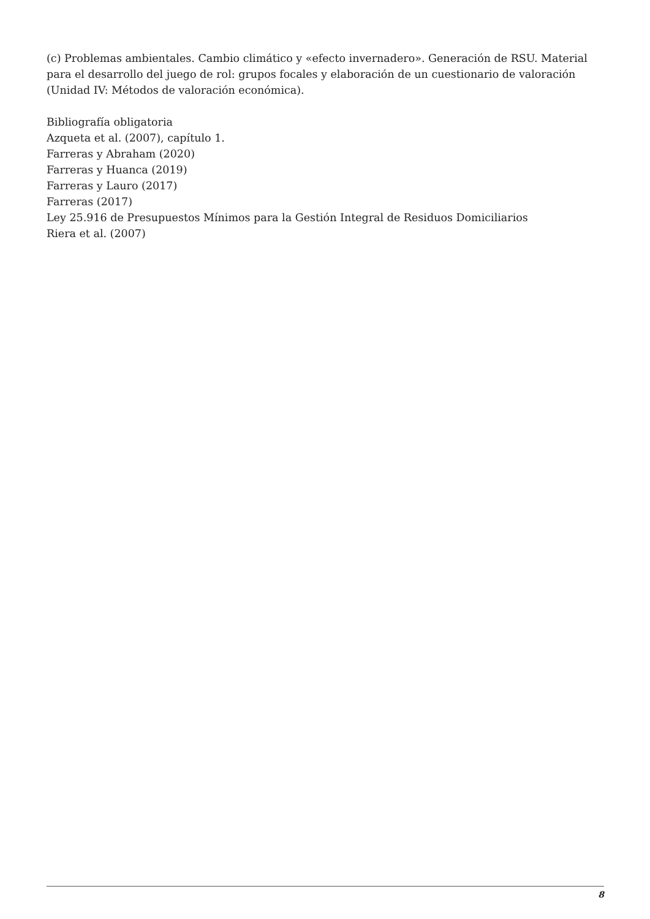(c) Problemas ambientales. Cambio climático y «efecto invernadero». Generación de RSU. Material para el desarrollo del juego de rol: grupos focales y elaboración de un cuestionario de valoración (Unidad IV: Métodos de valoración económica).
Bibliografía obligatoria
Azqueta et al. (2007), capítulo 1.
Farreras y Abraham (2020)
Farreras y Huanca (2019)
Farreras y Lauro (2017)
Farreras (2017)
Ley 25.916 de Presupuestos Mínimos para la Gestión Integral de Residuos Domiciliarios
Riera et al. (2007)
8